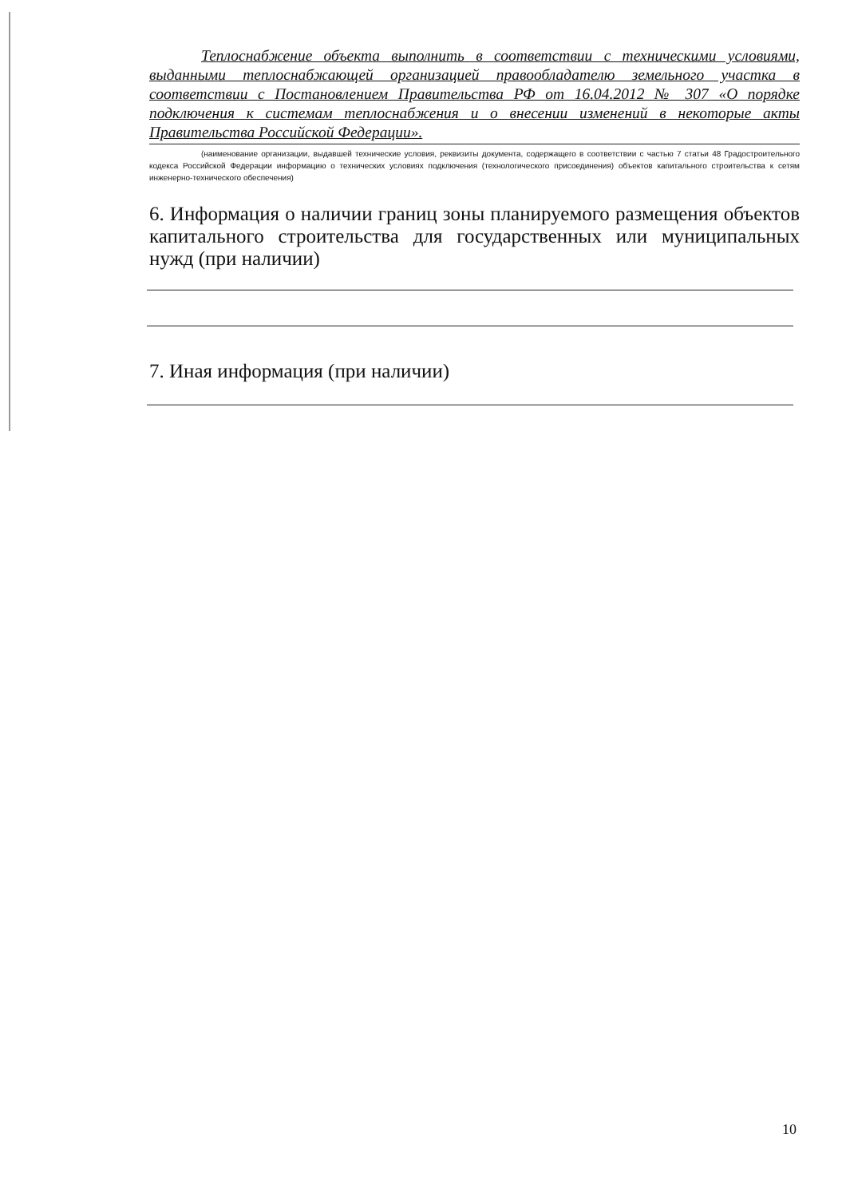Теплоснабжение объекта выполнить в соответствии с техническими условиями, выданными теплоснабжающей организацией правообладателю земельного участка в соответствии с Постановлением Правительства РФ от 16.04.2012 № 307 «О порядке подключения к системам теплоснабжения и о внесении изменений в некоторые акты Правительства Российской Федерации».
(наименование организации, выдавшей технические условия, реквизиты документа, содержащего в соответствии с частью 7 статьи 48 Градостроительного кодекса Российской Федерации информацию о технических условиях подключения (технологического присоединения) объектов капитального строительства к сетям инженерно-технического обеспечения)
6. Информация о наличии границ зоны планируемого размещения объектов капитального строительства для государственных или муниципальных нужд (при наличии)
7. Иная информация (при наличии)
10